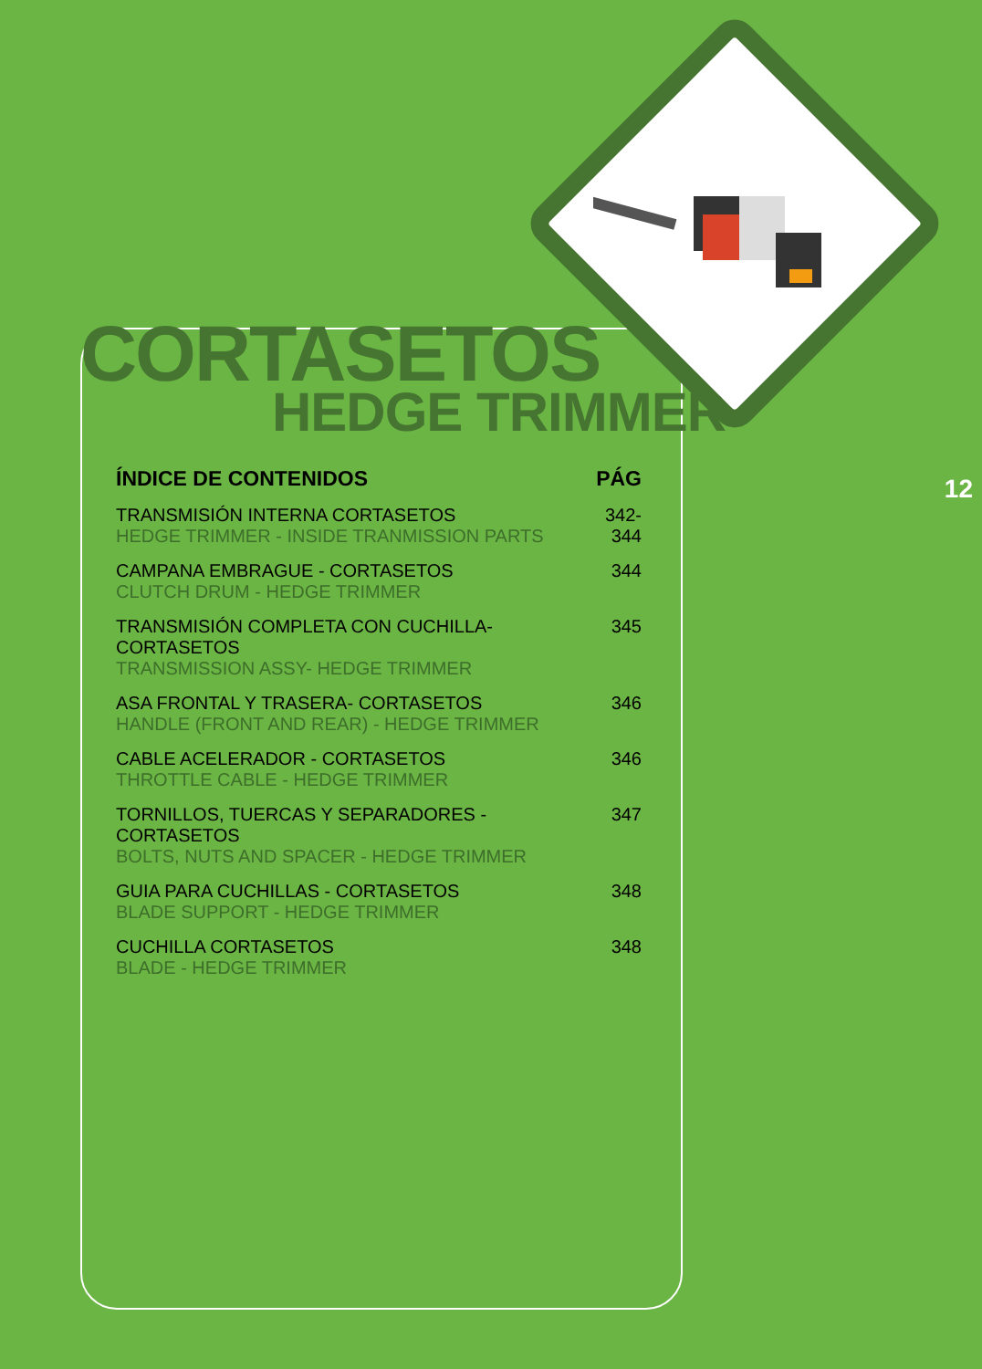12
CORTASETOS
HEDGE TRIMMER
| ÍNDICE DE CONTENIDOS | PÁG |
| --- | --- |
| TRANSMISIÓN INTERNA CORTASETOS HEDGE TRIMMER - INSIDE TRANMISSION PARTS | 342-344 |
| CAMPANA EMBRAGUE - CORTASETOS CLUTCH DRUM - HEDGE TRIMMER | 344 |
| TRANSMISIÓN COMPLETA CON CUCHILLA- CORTASETOS TRANSMISSION ASSY- HEDGE TRIMMER | 345 |
| ASA FRONTAL Y TRASERA- CORTASETOS HANDLE (FRONT AND REAR) - HEDGE TRIMMER | 346 |
| CABLE ACELERADOR - CORTASETOS THROTTLE CABLE - HEDGE TRIMMER | 346 |
| TORNILLOS, TUERCAS Y SEPARADORES - CORTASETOS BOLTS, NUTS AND SPACER - HEDGE TRIMMER | 347 |
| GUIA PARA CUCHILLAS - CORTASETOS BLADE SUPPORT - HEDGE TRIMMER | 348 |
| CUCHILLA CORTASETOS BLADE - HEDGE TRIMMER | 348 |